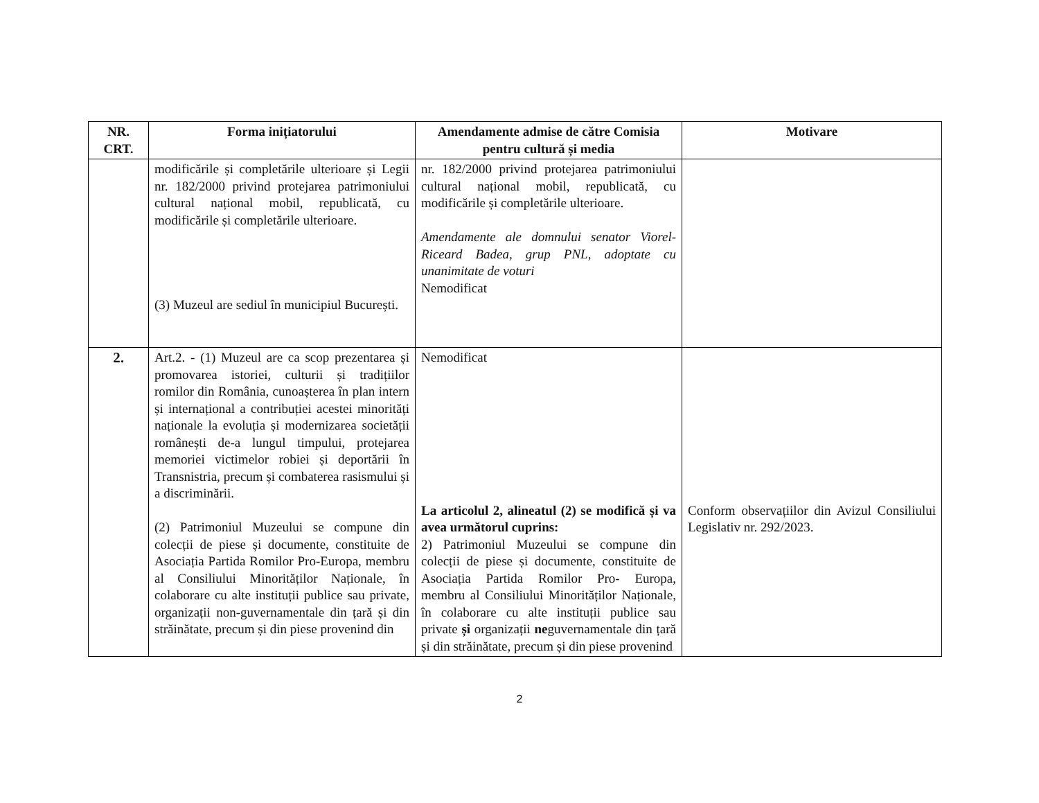| NR. CRT. | Forma inițiatorului | Amendamente admise de către Comisia pentru cultură și media | Motivare |
| --- | --- | --- | --- |
| | modificările și completările ulterioare și Legii nr. 182/2000 privind protejarea patrimoniului cultural național mobil, republicată, cu modificările și completările ulterioare. (3) Muzeul are sediul în municipiul București. | nr. 182/2000 privind protejarea patrimoniului cultural național mobil, republicată, cu modificările și completările ulterioare. Amendamente ale domnului senator Viorel- Riceard Badea, grup PNL, adoptate cu unanimitate de voturi Nemodificat | |
| 2. | Art.2. - (1) Muzeul are ca scop prezentarea și promovarea istoriei, culturii și tradițiilor romilor din România, cunoașterea în plan intern și internațional a contribuției acestei minorități naționale la evoluția și modernizarea societății românești de-a lungul timpului, protejarea memoriei victimelor robiei și deportării în Transnistria, precum și combaterea rasismului și a discriminării. (2) Patrimoniul Muzeului se compune din colecții de piese și documente, constituite de Asociația Partida Romilor Pro-Europa, membru al Consiliului Minorităților Naționale, în colaborare cu alte instituții publice sau private, organizații non-guvernamentale din țară și din străinătate, precum și din piese provenind din | Nemodificat La articolul 2, alineatul (2) se modifică și va avea următorul cuprins: 2) Patrimoniul Muzeului se compune din colecții de piese și documente, constituite de Asociația Partida Romilor Pro- Europa, membru al Consiliului Minorităților Naționale, în colaborare cu alte instituții publice sau private și organizații ne guvernamentale din țară și din străinătate, precum și din piese provenind | Conform observațiilor din Avizul Consiliului Legislativ nr. 292/2023. |
2